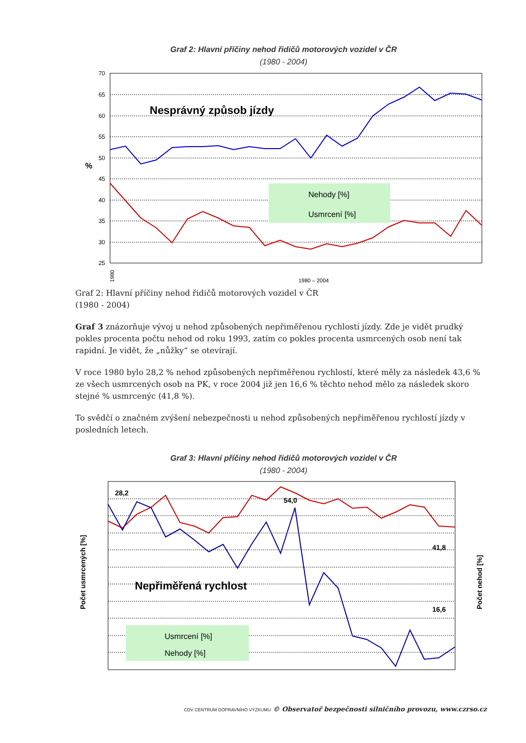Graf 2: Hlavní příčiny nehod řidičů motorových vozidel v ČR
(1980 - 2004)
70
65
60
55
50
45
40
35
30
25
%
Nesprávný způsob jízdy
Nehody [%]
Usmrcení [%]
1980
1980 – 2004
Graf 2: Hlavní příčiny nehod řidičů motorových vozidel v ČR
(1980 - 2004)
Graf 3 znázorňuje vývoj u nehod způsobených nepřiměřenou rychlostí jízdy. Zde je vidět prudký pokles procenta počtu nehod od roku 1993, zatím co pokles procenta usmrcených osob není tak rapidní. Je vidět, že „nůžky“ se otevírají.
V roce 1980 bylo 28,2 % nehod způsobených nepřiměřenou rychlostí, které měly za následek 43,6 % ze všech usmrcených osob na PK, v roce 2004 již jen 16,6 % těchto nehod mělo za následek skoro stejné % usmrcenýc (41,8 %).
To svědčí o značném zvýšení nebezpečnosti u nehod způsobených nepřiměřenou rychlostí jízdy v posledních letech.
Graf 3: Hlavní příčiny nehod řidičů motorových vozidel v ČR
(1980 - 2004)
Počet usmrcených [%]
Počet nehod [%]
28,2
54,0
41,8
16,6
Nepřiměřená rychlost
Usmrcení [%]
Nehody [%]
CDV CENTRUM DOPRAVNÍHO VÝZKUMU © Observatoř bezpečnosti silničního provozu, www.czrso.cz